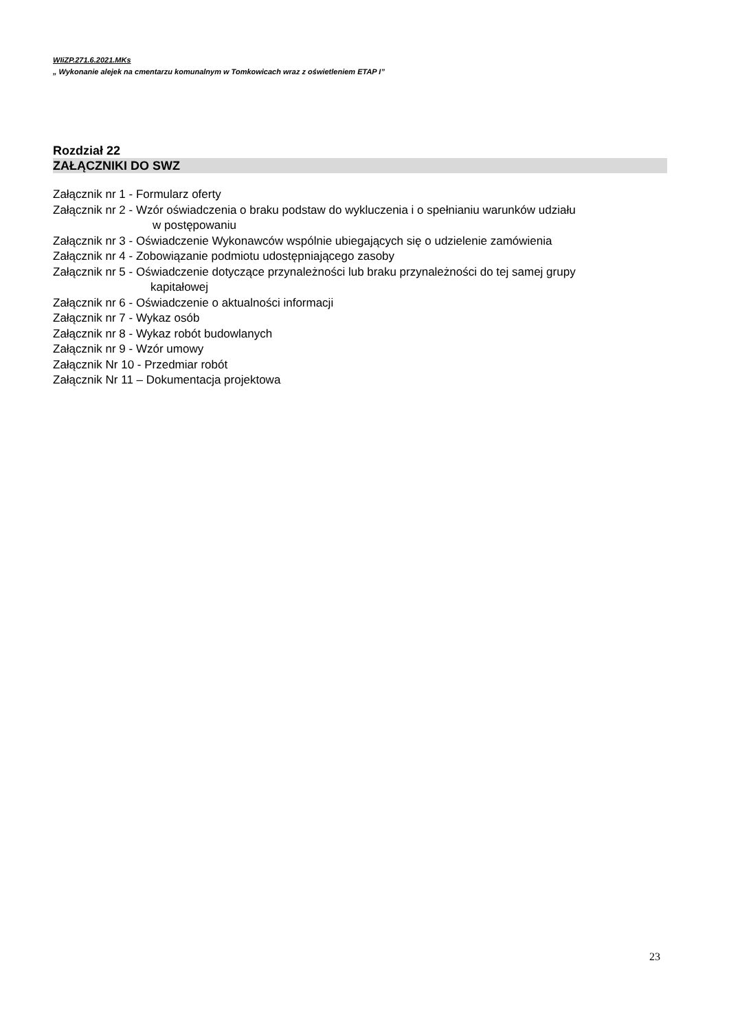WIiZP.271.6.2021.MKs
„ Wykonanie alejek na cmentarzu komunalnym w Tomkowicach wraz z oświetleniem ETAP I”
Rozdział 22
ZAŁĄCZNIKI DO SWZ
Załącznik nr 1 - Formularz oferty
Załącznik nr 2 - Wzór oświadczenia o braku podstaw do wykluczenia i o spełnianiu warunków udziału
w postępowaniu
Załącznik nr 3 - Oświadczenie Wykonawców wspólnie ubiegających się o udzielenie zamówienia
Załącznik nr 4 - Zobowiązanie podmiotu udostępniającego zasoby
Załącznik nr 5 - Oświadczenie dotyczące przynależności lub braku przynależności do tej samej grupy
kapitałowej
Załącznik nr 6 - Oświadczenie o aktualności informacji
Załącznik nr 7 - Wykaz osób
Załącznik nr 8 - Wykaz robót budowlanych
Załącznik nr 9 - Wzór umowy
Załącznik Nr 10 - Przedmiar robót
Załącznik Nr 11 – Dokumentacja projektowa
23